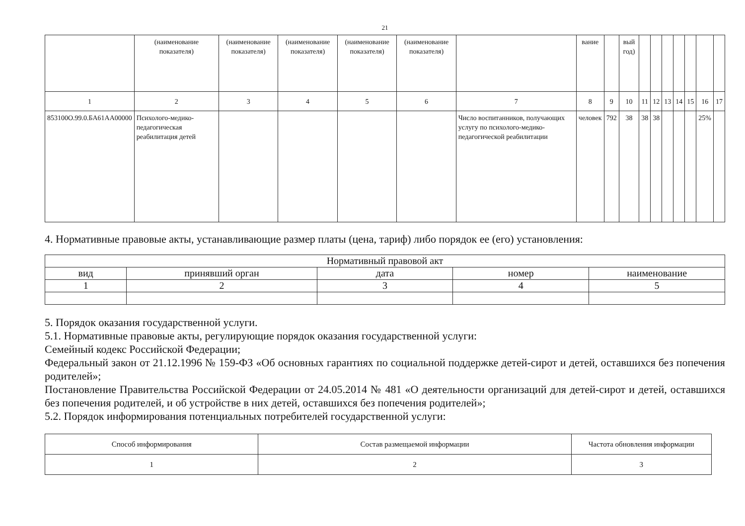21
| | (наименование показателя) | (наименование показателя) | (наименование показателя) | (наименование показателя) | (наименование показателя) | | вание | | вый год) | | | | | | | |
| 1 | 2 | 3 | 4 | 5 | 6 | 7 | 8 | 9 | 10 | 11 | 12 | 13 | 14 | 15 | 16 | 17 |
| 853100О.99.0.БА61АА00000 | Психолого-медико-педагогическая реабилитация детей | | | | | Число воспитанников, получающих услугу по психолого-медико-педагогической реабилитации | человек | 792 | 38 | 38 | 38 | | | | 25% | |
4. Нормативные правовые акты, устанавливающие размер платы (цена, тариф) либо порядок ее (его) установления:
| Нормативный правовой акт | | | | |
| вид | принявший орган | дата | номер | наименование |
| 1 | 2 | 3 | 4 | 5 |
5. Порядок оказания государственной услуги.
5.1. Нормативные правовые акты, регулирующие порядок оказания государственной услуги:
Семейный кодекс Российской Федерации;
Федеральный закон от 21.12.1996 № 159-ФЗ «Об основных гарантиях по социальной поддержке детей-сирот и детей, оставшихся без попечения родителей»;
Постановление Правительства Российской Федерации от 24.05.2014 № 481 «О деятельности организаций для детей-сирот и детей, оставшихся без попечения родителей, и об устройстве в них детей, оставшихся без попечения родителей»;
5.2. Порядок информирования потенциальных потребителей государственной услуги:
| Способ информирования | Состав размещаемой информации | Частота обновления информации |
| 1 | 2 | 3 |